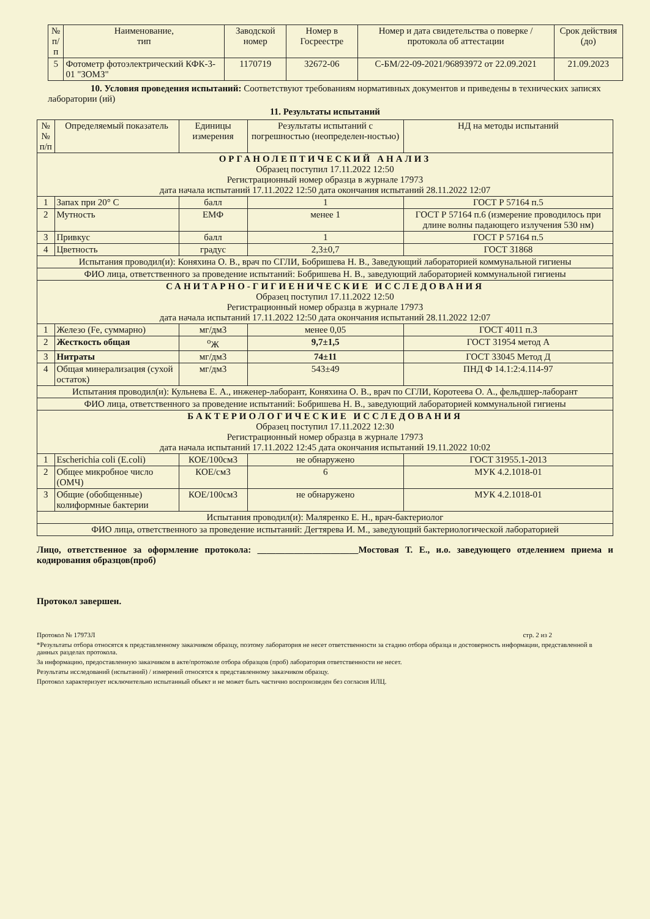| № п/п | Наименование, тип | Заводской номер | Номер в Госреестре | Номер и дата свидетельства о поверке / протокола об аттестации | Срок действия (до) |
| --- | --- | --- | --- | --- | --- |
| 5 | Фотометр фотоэлектрический КФК-3-01 "ЗОМЗ" | 1170719 | 32672-06 | С-БМ/22-09-2021/96893972 от 22.09.2021 | 21.09.2023 |
10. Условия проведения испытаний: Соответствуют требованиям нормативных документов и приведены в технических записях лаборатории (ий)
11. Результаты испытаний
| №№ п/п | Определяемый показатель | Единицы измерения | Результаты испытаний с погрешностью (неопределен-ностью) | НД на методы испытаний |
| --- | --- | --- | --- | --- |
| ОРГАНОЛЕПТИЧЕСКИЙ АНАЛИЗ Образец поступил 17.11.2022 12:50 Регистрационный номер образца в журнале 17973 дата начала испытаний 17.11.2022 12:50 дата окончания испытаний 28.11.2022 12:07 | | | | |
| 1 | Запах при 20° С | балл | 1 | ГОСТ Р 57164 п.5 |
| 2 | Мутность | ЕМФ | менее 1 | ГОСТ Р 57164 п.6 (измерение проводилось при длине волны падающего излучения 530 нм) |
| 3 | Привкус | балл | 1 | ГОСТ Р 57164 п.5 |
| 4 | Цветность | градус | 2,3±0,7 | ГОСТ 31868 |
| Испытания проводил(и): Коняхина О. В., врач по СГЛИ, Бобришева Н. В., Заведующий лабораторией коммунальной гигиены | | | | |
| ФИО лица, ответственного за проведение испытаний: Бобришева Н. В., заведующий лабораторией коммунальной гигиены | | | | |
| САНИТАРНО-ГИГИЕНИЧЕСКИЕ ИССЛЕДОВАНИЯ Образец поступил 17.11.2022 12:50 Регистрационный номер образца в журнале 17973 дата начала испытаний 17.11.2022 12:50 дата окончания испытаний 28.11.2022 12:07 | | | | |
| 1 | Железо (Fe, суммарно) | мг/дм3 | менее 0,05 | ГОСТ 4011 п.3 |
| 2 | Жесткость общая | <sup>о</sup>Ж | 9,7±1,5 | ГОСТ 31954 метод А |
| 3 | Нитраты | мг/дм3 | 74±11 | ГОСТ 33045 Метод Д |
| 4 | Общая минерализация (сухой остаток) | мг/дм3 | 543±49 | ПНД Ф 14.1:2:4.114-97 |
| Испытания проводил(и): Кульнева Е. А., инженер-лаборант, Коняхина О. В., врач по СГЛИ, Коротеева О. А., фельдшер-лаборант | | | | |
| ФИО лица, ответственного за проведение испытаний: Бобришева Н. В., заведующий лабораторией коммунальной гигиены | | | | |
| БАКТЕРИОЛОГИЧЕСКИЕ ИССЛЕДОВАНИЯ Образец поступил 17.11.2022 12:30 Регистрационный номер образца в журнале 17973 дата начала испытаний 17.11.2022 12:45 дата окончания испытаний 19.11.2022 10:02 | | | | |
| 1 | Escherichia coli (E.coli) | КОЕ/100см3 | не обнаружено | ГОСТ 31955.1-2013 |
| 2 | Общее микробное число (ОМЧ) | КОЕ/см3 | 6 | МУК 4.2.1018-01 |
| 3 | Общие (обобщенные) колиформные бактерии | КОЕ/100см3 | не обнаружено | МУК 4.2.1018-01 |
| Испытания проводил(и): Маляренко Е. Н., врач-бактериолог | | | | |
| ФИО лица, ответственного за проведение испытаний: Дегтярева И. М., заведующий бактериологической лабораторией | | | | |
Лицо, ответственное за оформление протокола: ______________________Мостовая Т. Е., и.о. заведующего отделением приема и кодирования образцов(проб)
Протокол завершен.
Протокол № 17973Л стр. 2 из 2
*Результаты отбора относятся к представленному заказчиком образцу, поэтому лаборатория не несет ответственности за стадию отбора образца и достоверность информации, представленной в данных разделах протокола.
За информацию, предоставленную заказчиком в акте/протоколе отбора образцов (проб) лаборатория ответственности не несет.
Результаты исследований (испытаний) / измерений относятся к представленному заказчиком образцу.
Протокол характеризует исключительно испытанный объект и не может быть частично воспроизведен без согласия ИЛЦ.